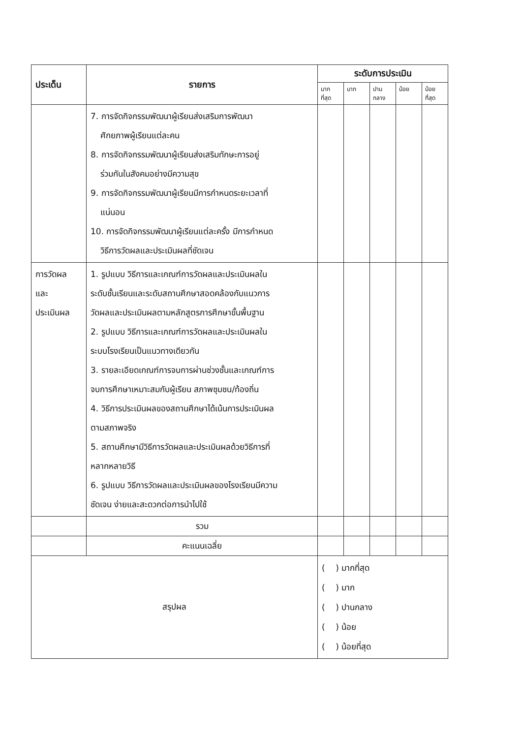| ประเด็น | รายการ | ระดับการประเมิน | | | | |
| --- | --- | --- | --- | --- | --- | --- |
| | | มาก ที่สุด | มาก | ปาน กลาง | น้อย | น้อย ที่สุด |
| | 7. การจัดกิจกรรมพัฒนาผู้เรียนส่งเสริมการพัฒนา ศักยภาพผู้เรียนแต่ละคน 8. การจัดกิจกรรมพัฒนาผู้เรียนส่งเสริมทักษะการอยู่ ร่วมกันในสังคมอย่างมีความสุข 9. การจัดกิจกรรมพัฒนาผู้เรียนมีการกำหนดระยะเวลาที่ แน่นอน 10. การจัดกิจกรรมพัฒนาผู้เรียนแต่ละครั้ง มีการกำหนด วิธีการวัดผลและประเมินผลที่ชัดเจน | | | | | |
| การวัดผล และ ประเมินผล | 1. รูปแบบ วิธีการและเกณฑ์การวัดผลและประเมินผลใน ระดับชั้นเรียนและระดับสถานศึกษาสอดคล้องกับแนวการ วัดผลและประเมินผลตามหลักสูตรการศึกษาขั้นพื้นฐาน 2. รูปแบบ วิธีการและเกณฑ์การวัดผลและประเมินผลใน ระบบโรงเรียนเป็นแนวทางเดียวกัน 3. รายละเอียดเกณฑ์การจบการผ่านช่วงชั้นและเกณฑ์การ จบการศึกษาเหมาะสมกับผู้เรียน สภาพชุมชน/ท้องถิ่น 4. วิธีการประเมินผลของสถานศึกษาได้เน้นการประเมินผล ตามสภาพจริง 5. สถานศึกษามีวิธีการวัดผลและประเมินผลด้วยวิธีการที่ หลากหลายวิธี 6. รูปแบบ วิธีการวัดผลและประเมินผลของโรงเรียนมีความ ชัดเจน ง่ายและสะดวกต่อการนำไปใช้ | | | | | |
| | รวม | | | | | |
| | คะแนนเฉลี่ย | | | | | |
| สรุปผล | | ( ) มากที่สุด ( ) มาก ( ) ปานกลาง ( ) น้อย ( ) น้อยที่สุด | | | | |